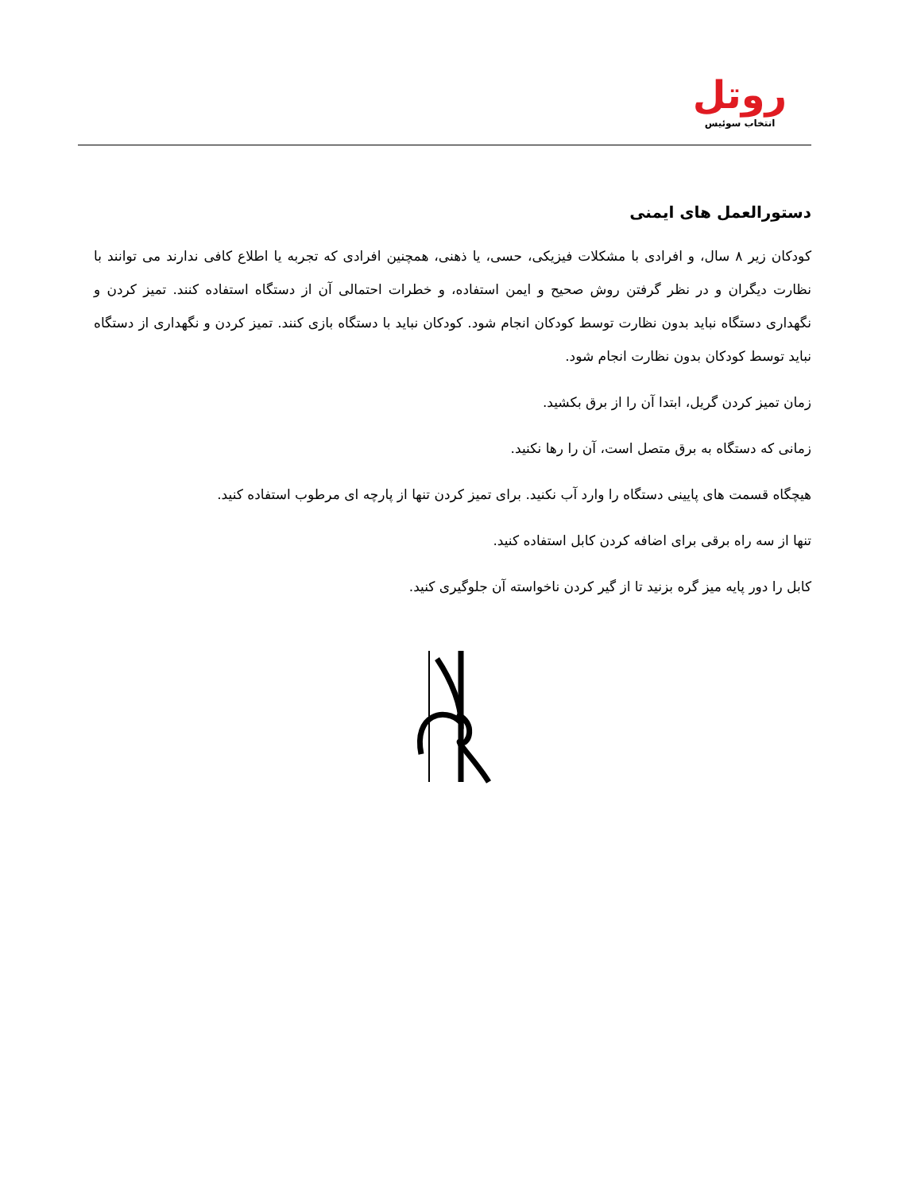روتل
انتخاب سوئیس
دستورالعمل های ایمنی
کودکان زیر ۸ سال، و افرادی با مشکلات فیزیکی، حسی، یا ذهنی، همچنین افرادی که تجربه یا اطلاع کافی ندارند می توانند با نظارت دیگران و در نظر گرفتن روش صحیح و ایمن استفاده، و خطرات احتمالی آن از دستگاه استفاده کنند. تمیز کردن و نگهداری دستگاه نباید بدون نظارت توسط کودکان انجام شود. کودکان نباید با دستگاه بازی کنند. تمیز کردن و نگهداری از دستگاه نباید توسط کودکان بدون نظارت انجام شود.
زمان تمیز کردن گریل، ابتدا آن را از برق بکشید.
زمانی که دستگاه به برق متصل است، آن را رها نکنید.
هیچگاه قسمت های پایینی دستگاه را وارد آب نکنید. برای تمیز کردن تنها از پارچه ای مرطوب استفاده کنید.
تنها از سه راه برقی برای اضافه کردن کابل استفاده کنید.
کابل را دور پایه میز گره بزنید تا از گیر کردن ناخواسته آن جلوگیری کنید.